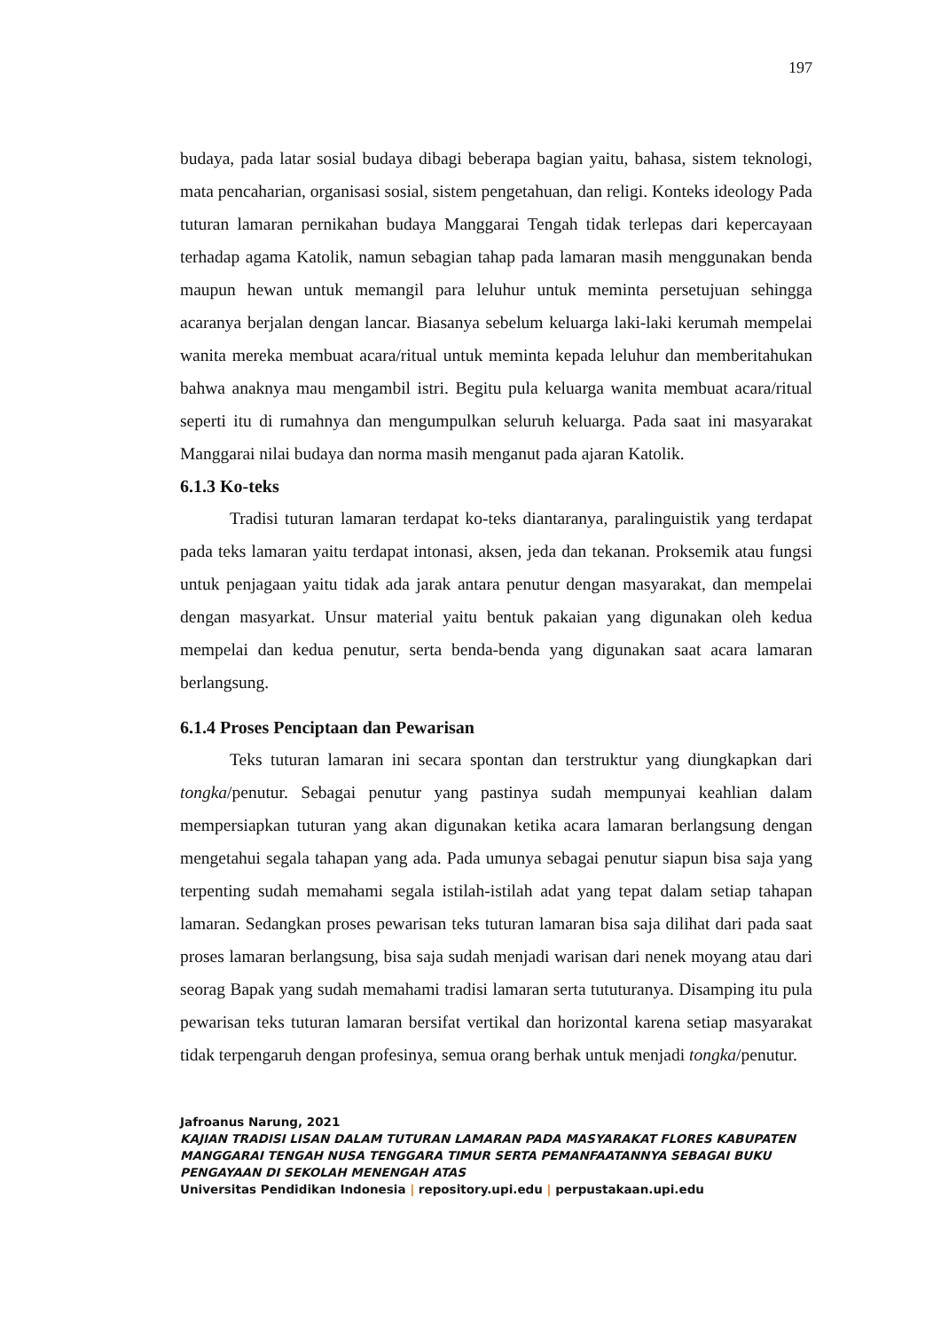197
budaya, pada latar sosial budaya dibagi beberapa bagian yaitu, bahasa, sistem teknologi, mata pencaharian, organisasi sosial, sistem pengetahuan, dan religi. Konteks ideology Pada tuturan lamaran pernikahan budaya Manggarai Tengah tidak terlepas dari kepercayaan terhadap agama Katolik, namun sebagian tahap pada lamaran masih menggunakan benda maupun hewan untuk memangil para leluhur untuk meminta persetujuan sehingga acaranya berjalan dengan lancar. Biasanya sebelum keluarga laki-laki kerumah mempelai wanita mereka membuat acara/ritual untuk meminta kepada leluhur dan memberitahukan bahwa anaknya mau mengambil istri. Begitu pula keluarga wanita membuat acara/ritual seperti itu di rumahnya dan mengumpulkan seluruh keluarga. Pada saat ini masyarakat Manggarai nilai budaya dan norma masih menganut pada ajaran Katolik.
6.1.3 Ko-teks
Tradisi tuturan lamaran terdapat ko-teks diantaranya, paralinguistik yang terdapat pada teks lamaran yaitu terdapat intonasi, aksen, jeda dan tekanan. Proksemik atau fungsi untuk penjagaan yaitu tidak ada jarak antara penutur dengan masyarakat, dan mempelai dengan masyarkat. Unsur material yaitu bentuk pakaian yang digunakan oleh kedua mempelai dan kedua penutur, serta benda-benda yang digunakan saat acara lamaran berlangsung.
6.1.4 Proses Penciptaan dan Pewarisan
Teks tuturan lamaran ini secara spontan dan terstruktur yang diungkapkan dari tongka/penutur. Sebagai penutur yang pastinya sudah mempunyai keahlian dalam mempersiapkan tuturan yang akan digunakan ketika acara lamaran berlangsung dengan mengetahui segala tahapan yang ada. Pada umunya sebagai penutur siapun bisa saja yang terpenting sudah memahami segala istilah-istilah adat yang tepat dalam setiap tahapan lamaran. Sedangkan proses pewarisan teks tuturan lamaran bisa saja dilihat dari pada saat proses lamaran berlangsung, bisa saja sudah menjadi warisan dari nenek moyang atau dari seorag Bapak yang sudah memahami tradisi lamaran serta tututuranya. Disamping itu pula pewarisan teks tuturan lamaran bersifat vertikal dan horizontal karena setiap masyarakat tidak terpengaruh dengan profesinya, semua orang berhak untuk menjadi tongka/penutur.
Jafroanus Narung, 2021
KAJIAN TRADISI LISAN DALAM TUTURAN LAMARAN PADA MASYARAKAT FLORES KABUPATEN MANGGARAI TENGAH NUSA TENGGARA TIMUR SERTA PEMANFAATANNYA SEBAGAI BUKU PENGAYAAN DI SEKOLAH MENENGAH ATAS
Universitas Pendidikan Indonesia | repository.upi.edu | perpustakaan.upi.edu